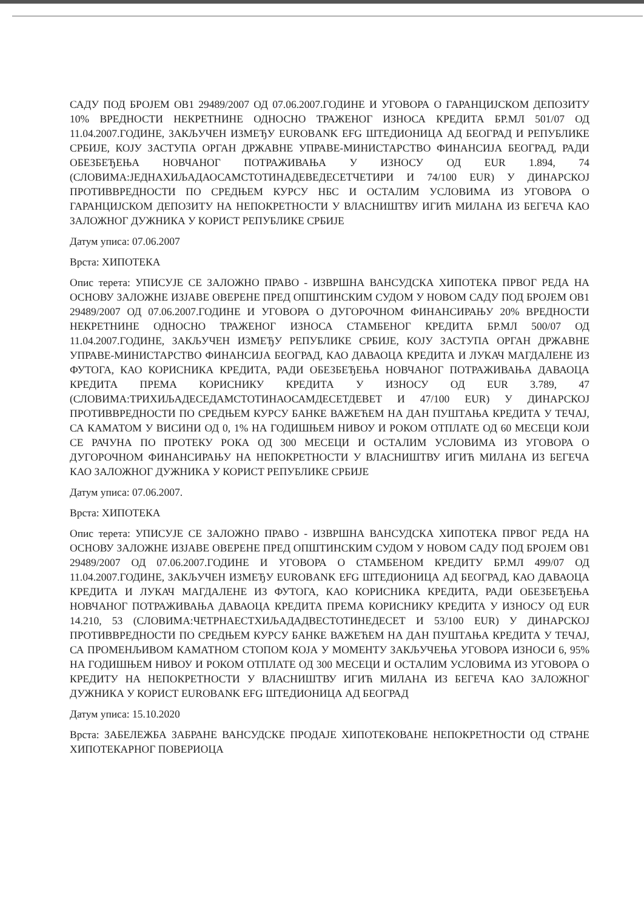САДУ ПОД БРОЈЕМ ОВ1 29489/2007 ОД 07.06.2007.ГОДИНЕ И УГОВОРА О ГАРАНЦИЈСКОМ ДЕПОЗИТУ 10% ВРЕДНОСТИ НЕКРЕТНИНЕ ОДНОСНО ТРАЖЕНОГ ИЗНОСА КРЕДИТА БР.МЛ 501/07 ОД 11.04.2007.ГОДИНЕ, ЗАКЉУЧЕН ИЗМЕЂУ EUROBANK EFG ШТЕДИОНИЦА АД БЕОГРАД И РЕПУБЛИКЕ СРБИЈЕ, КОЈУ ЗАСТУПА ОРГАН ДРЖАВНЕ УПРАВЕ-МИНИСТАРСТВО ФИНАНСИЈА БЕОГРАД, РАДИ ОБЕЗБЕЂЕЊА НОВЧАНОГ ПОТРАЖИВАЊА У ИЗНОСУ ОД EUR 1.894, 74 (СЛОВИМА:ЈЕДНАХИЉАДАОСАМСТОТИНАДЕВЕДЕСЕТЧЕТИРИ И 74/100 EUR) У ДИНАРСКОЈ ПРОТИВВРЕДНОСТИ ПО СРЕДЊЕМ КУРСУ НБС И ОСТАЛИМ УСЛОВИМА ИЗ УГОВОРА О ГАРАНЦИЈСКОМ ДЕПОЗИТУ НА НЕПОКРЕТНОСТИ У ВЛАСНИШТВУ ИГИЋ МИЛАНА ИЗ БЕГЕЧА КАО ЗАЛОЖНОГ ДУЖНИКА У КОРИСТ РЕПУБЛИКЕ СРБИЈЕ
Датум уписа: 07.06.2007
Врста: ХИПОТЕКА
Опис терета: УПИСУЈЕ СЕ ЗАЛОЖНО ПРАВО - ИЗВРШНА ВАНСУДСКА ХИПОТЕКА ПРВОГ РЕДА НА ОСНОВУ ЗАЛОЖНЕ ИЗЈАВЕ ОВЕРЕНЕ ПРЕД ОПШТИНСКИМ СУДОМ У НОВОМ САДУ ПОД БРОЈЕМ ОВ1 29489/2007 ОД 07.06.2007.ГОДИНЕ И УГОВОРА О ДУГОРОЧНОМ ФИНАНСИРАЊУ 20% ВРЕДНОСТИ НЕКРЕТНИНЕ ОДНОСНО ТРАЖЕНОГ ИЗНОСА СТАМБЕНОГ КРЕДИТА БР.МЛ 500/07 ОД 11.04.2007.ГОДИНЕ, ЗАКЉУЧЕН ИЗМЕЂУ РЕПУБЛИКЕ СРБИЈЕ, КОЈУ ЗАСТУПА ОРГАН ДРЖАВНЕ УПРАВЕ-МИНИСТАРСТВО ФИНАНСИЈА БЕОГРАД, КАО ДАВАОЦА КРЕДИТА И ЛУКАЧ МАГДАЛЕНЕ ИЗ ФУТОГА, КАО КОРИСНИКА КРЕДИТА, РАДИ ОБЕЗБЕЂЕЊА НОВЧАНОГ ПОТРАЖИВАЊА ДАВАОЦА КРЕДИТА ПРЕМА КОРИСНИКУ КРЕДИТА У ИЗНОСУ ОД EUR 3.789, 47 (СЛОВИМА:ТРИХИЉАДЕСЕДАМСТОТИНАОСАМДЕСЕТДЕВЕТ И 47/100 EUR) У ДИНАРСКОЈ ПРОТИВВРЕДНОСТИ ПО СРЕДЊЕМ КУРСУ БАНКЕ ВАЖЕЋЕМ НА ДАН ПУШТАЊА КРЕДИТА У ТЕЧАЈ, СА КАМАТОМ У ВИСИНИ ОД 0, 1% НА ГОДИШЊЕМ НИВОУ И РОКОМ ОТПЛАТЕ ОД 60 МЕСЕЦИ КОЈИ СЕ РАЧУНА ПО ПРОТЕКУ РОКА ОД 300 МЕСЕЦИ И ОСТАЛИМ УСЛОВИМА ИЗ УГОВОРА О ДУГОРОЧНОМ ФИНАНСИРАЊУ НА НЕПОКРЕТНОСТИ У ВЛАСНИШТВУ ИГИЋ МИЛАНА ИЗ БЕГЕЧА КАО ЗАЛОЖНОГ ДУЖНИКА У КОРИСТ РЕПУБЛИКЕ СРБИЈЕ
Датум уписа: 07.06.2007.
Врста: ХИПОТЕКА
Опис терета: УПИСУЈЕ СЕ ЗАЛОЖНО ПРАВО - ИЗВРШНА ВАНСУДСКА ХИПОТЕКА ПРВОГ РЕДА НА ОСНОВУ ЗАЛОЖНЕ ИЗЈАВЕ ОВЕРЕНЕ ПРЕД ОПШТИНСКИМ СУДОМ У НОВОМ САДУ ПОД БРОЈЕМ ОВ1 29489/2007 ОД 07.06.2007.ГОДИНЕ И УГОВОРА О СТАМБЕНОМ КРЕДИТУ БР.МЛ 499/07 ОД 11.04.2007.ГОДИНЕ, ЗАКЉУЧЕН ИЗМЕЂУ EUROBANK EFG ШТЕДИОНИЦА АД БЕОГРАД, КАО ДАВАОЦА КРЕДИТА И ЛУКАЧ МАГДАЛЕНЕ ИЗ ФУТОГА, КАО КОРИСНИКА КРЕДИТА, РАДИ ОБЕЗБЕЂЕЊА НОВЧАНОГ ПОТРАЖИВАЊА ДАВАОЦА КРЕДИТА ПРЕМА КОРИСНИКУ КРЕДИТА У ИЗНОСУ ОД EUR 14.210, 53 (СЛОВИМА:ЧЕТРНАЕСТХИЉАДАДВЕСТОТИНЕДЕСЕТ И 53/100 EUR) У ДИНАРСКОЈ ПРОТИВВРЕДНОСТИ ПО СРЕДЊЕМ КУРСУ БАНКЕ ВАЖЕЋЕМ НА ДАН ПУШТАЊА КРЕДИТА У ТЕЧАЈ, СА ПРОМЕНЉИВОМ КАМАТНОМ СТОПОМ КОЈА У МОМЕНТУ ЗАКЉУЧЕЊА УГОВОРА ИЗНОСИ 6, 95% НА ГОДИШЊЕМ НИВОУ И РОКОМ ОТПЛАТЕ ОД 300 МЕСЕЦИ И ОСТАЛИМ УСЛОВИМА ИЗ УГОВОРА О КРЕДИТУ НА НЕПОКРЕТНОСТИ У ВЛАСНИШТВУ ИГИЋ МИЛАНА ИЗ БЕГЕЧА КАО ЗАЛОЖНОГ ДУЖНИКА У КОРИСТ EUROBANK EFG ШТЕДИОНИЦА АД БЕОГРАД
Датум уписа: 15.10.2020
Врста: ЗАБЕЛЕЖБА ЗАБРАНЕ ВАНСУДСКЕ ПРОДАЈЕ ХИПОТЕКОВАНЕ НЕПОКРЕТНОСТИ ОД СТРАНЕ ХИПОТЕКАРНОГ ПОВЕРИОЦА